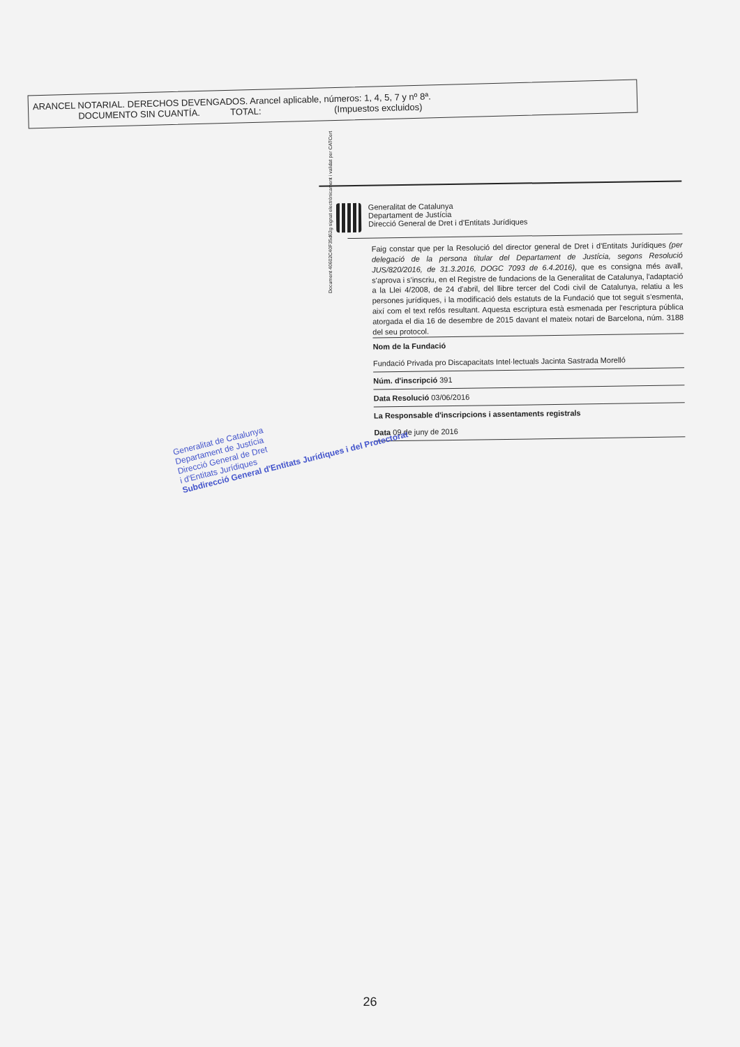ARANCEL NOTARIAL. DERECHOS DEVENGADOS. Arancel aplicable, números: 1, 4, 5, 7 y nº 8ª.
DOCUMENTO SIN CUANTÍA. TOTAL: (Impuestos excluidos)
Generalitat de Catalunya
Departament de Justícia
Direcció General de Dret i d'Entitats Jurídiques
Faig constar que per la Resolució del director general de Dret i d'Entitats Jurídiques (per delegació de la persona titular del Departament de Justícia, segons Resolució JUS/820/2016, de 31.3.2016, DOGC 7093 de 6.4.2016), que es consigna més avall, s'aprova i s'inscriu, en el Registre de fundacions de la Generalitat de Catalunya, l'adaptació a la Llei 4/2008, de 24 d'abril, del llibre tercer del Codi civil de Catalunya, relatiu a les persones jurídiques, i la modificació dels estatuts de la Fundació que tot seguit s'esmenta, així com el text refós resultant. Aquesta escriptura està esmenada per l'escriptura pública atorgada el dia 16 de desembre de 2015 davant el mateix notari de Barcelona, núm. 3188 del seu protocol.
Nom de la Fundació
Fundació Privada pro Discapacitats Intel·lectuals Jacinta Sastrada Morelló
Núm. d'inscripció 391
Data Resolució 03/06/2016
La Responsable d'inscripcions i assentaments registrals
Data 09 de juny de 2016
Document 40602C40F35d62g signat electrònicament i validat per CATCert
Generalitat de Catalunya
Departament de Justícia
Direcció General de Dret
i d'Entitats Jurídiques
Subdirecció General d'Entitats Jurídiques i del Protectorat
26